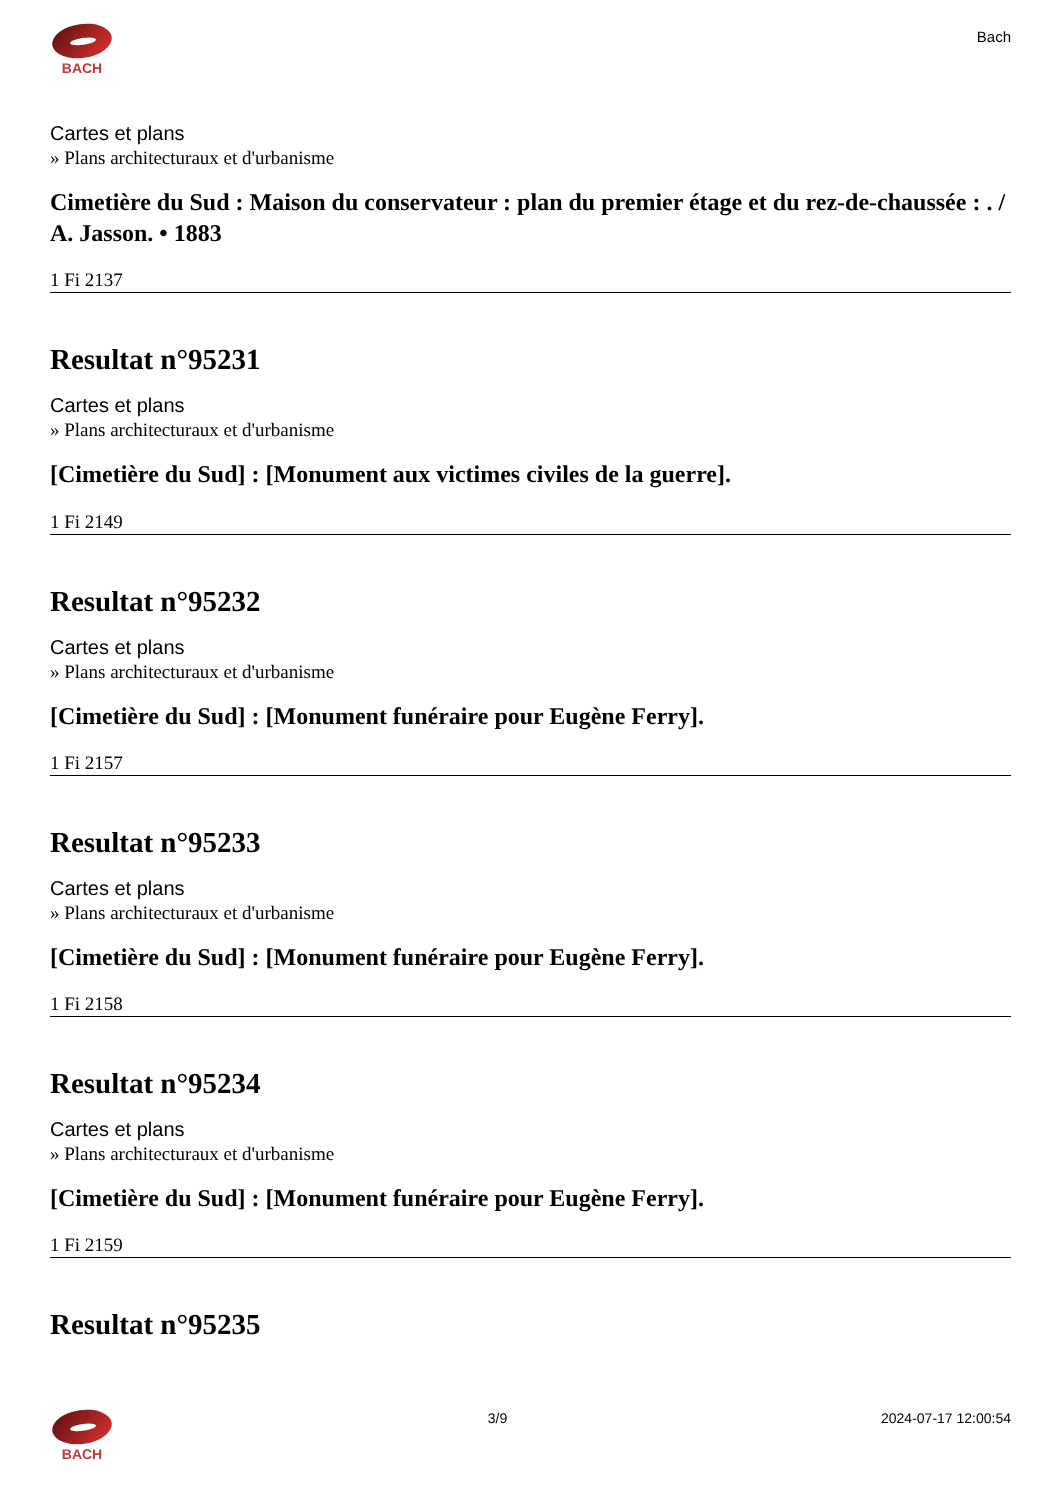BACH
Bach
Cartes et plans
» Plans architecturaux et d'urbanisme
Cimetière du Sud : Maison du conservateur : plan du premier étage et du rez-de-chaussée : . / A. Jasson. • 1883
1 Fi 2137
Resultat n°95231
Cartes et plans
» Plans architecturaux et d'urbanisme
[Cimetière du Sud] : [Monument aux victimes civiles de la guerre].
1 Fi 2149
Resultat n°95232
Cartes et plans
» Plans architecturaux et d'urbanisme
[Cimetière du Sud] : [Monument funéraire pour Eugène Ferry].
1 Fi 2157
Resultat n°95233
Cartes et plans
» Plans architecturaux et d'urbanisme
[Cimetière du Sud] : [Monument funéraire pour Eugène Ferry].
1 Fi 2158
Resultat n°95234
Cartes et plans
» Plans architecturaux et d'urbanisme
[Cimetière du Sud] : [Monument funéraire pour Eugène Ferry].
1 Fi 2159
Resultat n°95235
BACH 3/9 2024-07-17 12:00:54